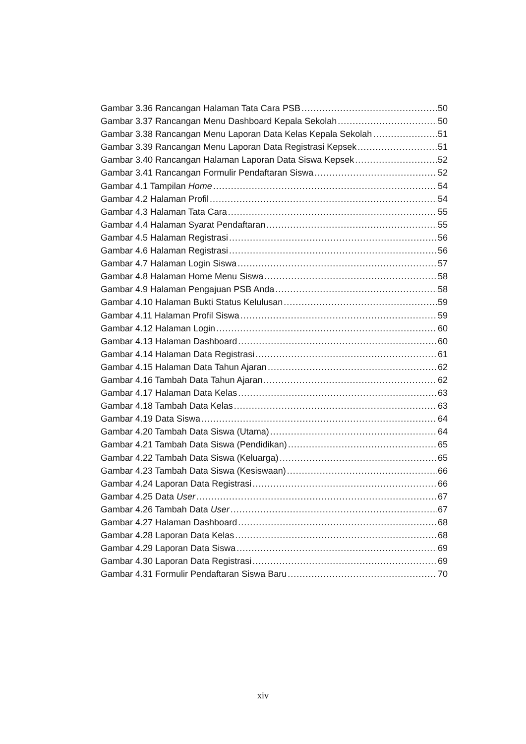Gambar 3.36 Rancangan Halaman Tata Cara PSB 50
Gambar 3.37 Rancangan Menu Dashboard Kepala Sekolah 50
Gambar 3.38 Rancangan Menu Laporan Data Kelas Kepala Sekolah 51
Gambar 3.39 Rancangan Menu Laporan Data Registrasi Kepsek 51
Gambar 3.40 Rancangan Halaman Laporan Data Siswa Kepsek 52
Gambar 3.41 Rancangan Formulir Pendaftaran Siswa 52
Gambar 4.1 Tampilan Home 54
Gambar 4.2 Halaman Profil 54
Gambar 4.3 Halaman Tata Cara 55
Gambar 4.4 Halaman Syarat Pendaftaran 55
Gambar 4.5 Halaman Registrasi 56
Gambar 4.6 Halaman Registrasi 56
Gambar 4.7 Halaman Login Siswa 57
Gambar 4.8 Halaman Home Menu Siswa 58
Gambar 4.9 Halaman Pengajuan PSB Anda 58
Gambar 4.10 Halaman Bukti Status Kelulusan 59
Gambar 4.11 Halaman Profil Siswa 59
Gambar 4.12 Halaman Login 60
Gambar 4.13 Halaman Dashboard 60
Gambar 4.14 Halaman Data Registrasi 61
Gambar 4.15 Halaman Data Tahun Ajaran 62
Gambar 4.16 Tambah Data Tahun Ajaran 62
Gambar 4.17 Halaman Data Kelas 63
Gambar 4.18 Tambah Data Kelas 63
Gambar 4.19 Data Siswa 64
Gambar 4.20 Tambah Data Siswa (Utama) 64
Gambar 4.21 Tambah Data Siswa (Pendidikan) 65
Gambar 4.22 Tambah Data Siswa (Keluarga) 65
Gambar 4.23 Tambah Data Siswa (Kesiswaan) 66
Gambar 4.24 Laporan Data Registrasi 66
Gambar 4.25 Data User 67
Gambar 4.26 Tambah Data User 67
Gambar 4.27 Halaman Dashboard 68
Gambar 4.28 Laporan Data Kelas 68
Gambar 4.29 Laporan Data Siswa 69
Gambar 4.30 Laporan Data Registrasi 69
Gambar 4.31 Formulir Pendaftaran Siswa Baru 70
xiv